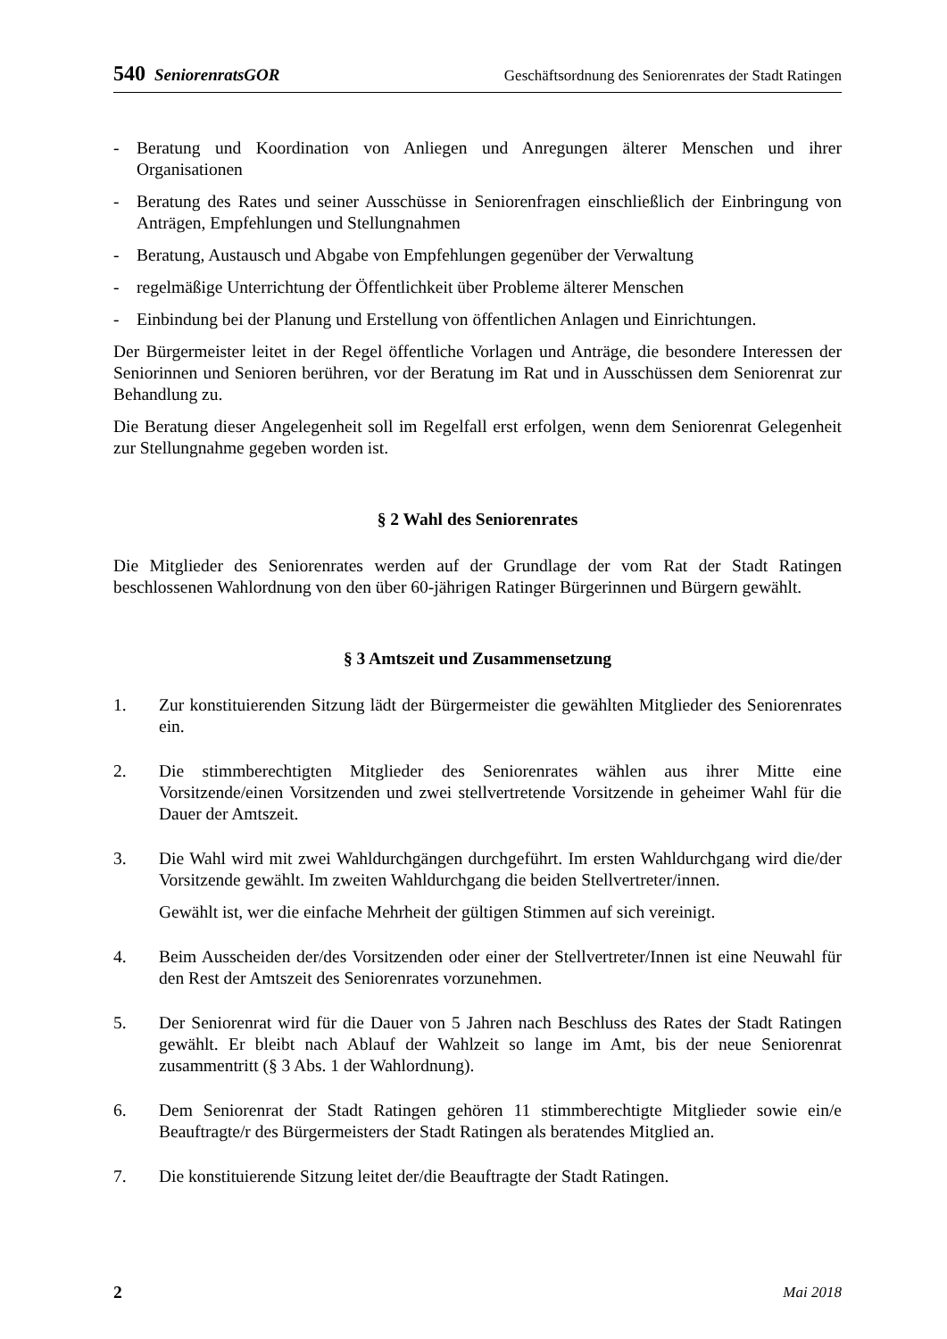540 SeniorenratsGOR Geschäftsordnung des Seniorenrates der Stadt Ratingen
- Beratung und Koordination von Anliegen und Anregungen älterer Menschen und ihrer Organisationen
- Beratung des Rates und seiner Ausschüsse in Seniorenfragen einschließlich der Einbringung von Anträgen, Empfehlungen und Stellungnahmen
- Beratung, Austausch und Abgabe von Empfehlungen gegenüber der Verwaltung
- regelmäßige Unterrichtung der Öffentlichkeit über Probleme älterer Menschen
- Einbindung bei der Planung und Erstellung von öffentlichen Anlagen und Einrichtungen.
Der Bürgermeister leitet in der Regel öffentliche Vorlagen und Anträge, die besondere Interessen der Seniorinnen und Senioren berühren, vor der Beratung im Rat und in Ausschüssen dem Seniorenrat zur Behandlung zu.
Die Beratung dieser Angelegenheit soll im Regelfall erst erfolgen, wenn dem Seniorenrat Gelegenheit zur Stellungnahme gegeben worden ist.
§ 2 Wahl des Seniorenrates
Die Mitglieder des Seniorenrates werden auf der Grundlage der vom Rat der Stadt Ratingen beschlossenen Wahlordnung von den über 60-jährigen Ratinger Bürgerinnen und Bürgern gewählt.
§ 3 Amtszeit und Zusammensetzung
1. Zur konstituierenden Sitzung lädt der Bürgermeister die gewählten Mitglieder des Seniorenrates ein.
2. Die stimmberechtigten Mitglieder des Seniorenrates wählen aus ihrer Mitte eine Vorsitzende/einen Vorsitzenden und zwei stellvertretende Vorsitzende in geheimer Wahl für die Dauer der Amtszeit.
3. Die Wahl wird mit zwei Wahldurchgängen durchgeführt. Im ersten Wahldurchgang wird die/der Vorsitzende gewählt. Im zweiten Wahldurchgang die beiden Stellvertreter/innen.
Gewählt ist, wer die einfache Mehrheit der gültigen Stimmen auf sich vereinigt.
4. Beim Ausscheiden der/des Vorsitzenden oder einer der Stellvertreter/Innen ist eine Neuwahl für den Rest der Amtszeit des Seniorenrates vorzunehmen.
5. Der Seniorenrat wird für die Dauer von 5 Jahren nach Beschluss des Rates der Stadt Ratingen gewählt. Er bleibt nach Ablauf der Wahlzeit so lange im Amt, bis der neue Seniorenrat zusammentritt (§ 3 Abs. 1 der Wahlordnung).
6. Dem Seniorenrat der Stadt Ratingen gehören 11 stimmberechtigte Mitglieder sowie ein/e Beauftragte/r des Bürgermeisters der Stadt Ratingen als beratendes Mitglied an.
7. Die konstituierende Sitzung leitet der/die Beauftragte der Stadt Ratingen.
2 Mai 2018